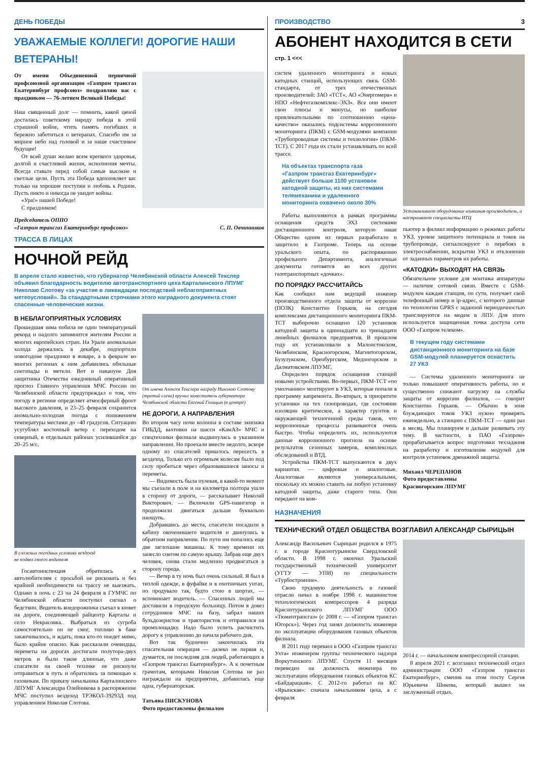ДЕНЬ ПОБЕДЫ
УВАЖАЕМЫЕ КОЛЛЕГИ! ДОРОГИЕ НАШИ ВЕТЕРАНЫ!
От имени Объединенной первичной профсоюзной организации «Газпром трансгаз Екатеринбург профсоюз» поздравляю вас с праздником — 76-летием Великой Победы!
Наш священный долг — помнить, какой ценой досталась советскому народу победа в этой страшной войне, чтить память погибших и бережно заботиться о ветеранах. Спасибо им за мирное небо над головой и за наше счастливое будущее!
От всей души желаю всем крепкого здоровья, долгой и счастливой жизни, исполнения мечты. Всегда ставьте перед собой самые высокие и светлые цели. Пусть эта Победа вдохновляет вас только на хорошие поступки и любовь к Родине. Пусть никто и никогда не увидит войны.
«Ура!» нашей Победе!
С праздником!
Председатель ОППО
«Газпром трансгаз Екатеринбург профсоюз» С. П. Овчинников
ТРАССА В ЛИЦАХ
НОЧНОЙ РЕЙД
В апреле стало известно, что губернатор Челябинской области Алексей Текслер объявил благодарность водителю автотранспортного цеха Карталинского ЛПУМГ Николаю Слотову «за участие в ликвидации последствий неблагоприятных метеоусловий». За стандартными строчками этого наградного документа стоят спасенные человеческие жизни.
В НЕБЛАГОПРИЯТНЫХ УСЛОВИЯХ
Прошедшая зима побила не один температурный рекорд и надолго запомнится жителям России и многих европейских стран. На Урале аномальные холода держались в декабре, подпортили новогодние праздники в январе, а в феврале во многих регионах к ним добавились обильные снегопады и метели. Вот и накануне Дня защитника Отечества ежедневный оперативный прогноз Главного управления МЧС России по Челябинской области предупреждал о том, что погоду в регионе определяет атмосферный фронт высокого давления, и 23–25 февраля сохранится аномально-холодная погода с понижением температуры местами до –40 градусов. Ситуацию усугублял восточный ветер с переходом на северный, в отдельных районах усилившийся до 20–25 м/с.
В сложных погодных условиях вездеход
не подвел своего водителя
Госавтоинспекция обратилась к автолюбителям с просьбой не рисковать и без крайней необходимости на трассу не выезжать. Однако в ночь с 23 на 24 февраля в ГУМЧС по Челябинской области поступил сигнал о бедствии. Водитель внедорожника съехал в кювет на дороге, соединяющей райцентр Карталы и село Некрасовка. Выбраться из сугроба самостоятельно он не смог, топливо в баке заканчивалось, и ждать, пока кто-то поедет мимо, было крайне опасно. Как рассказали очевидцы, переметы на дорогах достигали полутора-двух метров и были такие длинные, что даже спасатели на своей технике не рискнули отправиться в путь и обратились за помощью к газовикам. По приказу начальника Карталинского ЛПУМГ Александра Олейникова в распоряжение МЧС поступил вездеход ТРЭКОЛ-39293Д под управлением Николая Слотова.
От имени Алексея Текслера награду Николаю Слотову (третий слева) вручил заместитель губернатора Челябинской области Евгений Голицын (в центре)
НЕ ДОРОГИ, А НАПРАВЛЕНИЯ
Во втором часу ночи колонна в составе экипажа ГИБДД, вахтовки на шасси «КамАЗ» МЧС и спецтехники филиала выдвинулась в указанном направлении. Но проехали вместе недолго, вскоре одному из спасателей пришлось пересесть в вездеход. Только его огромным колесам было под силу пробиться через образовавшиеся заносы и переметы.
— Видимость была нулевая, в какой-то момент мы съехали в поле и на километра полтора ушли в сторону от дороги, — рассказывает Николай Викторович. — Включили GPS-навигатор и продолжили двигаться дальше буквально наощупь.
Добравшись до места, спасатели посадили в кабину окоченевшего водителя и двинулись в обратном направлении. По пути им попались еще две заглохшие машины. К тому времени их занесло снегом по самую крышу. Забрав еще двух человек, снова стали медленно продвигаться в сторону города.
— Ветер в ту ночь был очень сильный. Я был в теплой одежде, в фуфайке и в охотничьих унтах, но продувало так, будто стою в шортах, — вспоминает водитель. — Спасенных людей мы доставили в городскую больницу. Потом я довез сотрудников МЧС на базу, забрал наших бульдозеристов и трактористов и отправился на промплощадку. Надо было успеть расчистить дорогу к управлению до начала рабочего дня.
Вот так буднично закончилась эта спасательная операция — далеко не первая и, думается, не последняя для людей, работающих в «Газпром трансгаз Екатеринбург». А к почетным грамотам, которыми Николая Слотова не раз награждали на предприятии, добавилась еще одна, губернаторская.
Татьяна ПИСКУНОВА
Фото предоставлены филиалом
ПРОИЗВОДСТВО 3
АБОНЕНТ НАХОДИТСЯ В СЕТИ
стр. 1 <<<
систем удаленного мониторинга и новых катодных станций, использующих связь GSM-стандарта, от трех отечественных производителей: ЗАО «ТСТ», АО «Энергомера» и НПО «Нефтегазкомплекс-ЭХЗ». Все они имеют свои плюсы и минусы, но наиболее привлекательными по соотношению «цена-качество» оказались подсистемы коррозионного мониторинга (ПКМ) с GSM-модулями компании «Трубопроводные системы и технологии» (ПКМ-ТСТ). С 2017 года их стали устанавливать по всей трассе.
На объектах транспорта газа «Газпром трансгаз Екатеринбург» действует больше 1100 установок катодной защиты, из них системами телемеханики и удаленного мониторинга охвачено около 30%
Работы выполняются в рамках программы оснащения средств ЭХЗ системами дистанционного контроля, которую наше Общество одним из первых разработало и защитило в Газпроме. Теперь на основе уральского опыта, по распоряжению профильного Департамента, аналогичные документы готовятся во всех других газотранспортных «дочках».
ПО ПОРЯДКУ РАССЧИТАЙСЬ
Как сообщил нам ведущий инженер производственного отдела защиты от коррозии (ПОЗК) Константин Горьков, на сегодня комплексами дистанционного мониторинга ПКМ-ТСТ выборочно оснащено 120 установок катодной защиты в одиннадцати из тринадцати линейных филиалов предприятия. В прошлом году их устанавливали в Малоистокском, Челябинском, Красногорском, Магнитогорском, Бузулукском, Оренбургском, Медногорском и Далматовском ЛПУМГ.
Определен порядок оснащения станций новыми устройствами. Во-первых, ПКМ-ТСТ «по умолчанию» монтируют в УКЗ, которые попали в программу капремонта. Во-вторых, в приоритете установки на тех газопроводах, где состояние изоляции критическое, а характер грунтов и окружающей техногенной среды таков, что коррозионные процессы развиваются очень быстро. Чтобы определить их, используются данные коррозионного прогноза на основе результатов сезонных замеров, комплексных обследований и ВТД.
Устройства ПКМ-ТСТ выпускаются в двух вариантах — цифровые и аналоговые. Аналоговые являются универсальными, поскольку их можно ставить на любую установку катодной защиты, даже старого типа. Они передают на ком-
Устанавливает оборудование компания-производитель, а настраивают специалисты ИТЦ
пьютер в филиал информацию о режимах работы УКЗ, уровне защитного потенциала и токов на трубопроводе, сигнализируют о перебоях в электроснабжении, вскрытии УКЗ и отклонении от заданных параметров их работы.
«КАТОДКИ» ВЫХОДЯТ НА СВЯЗЬ
Обязательное условие для монтажа аппаратуры — наличие сотовой связи. Вместе с GSM-модулем каждая станция, по сути, получает свой телефонный номер и ip-адрес, с которого данные по технологии GPRS с заданной периодичностью транслируются на модем в ЛПУ. Для этого используется защищенная точка доступа сети ООО «Газпром телеком».
В текущем году системами дистанционного мониторинга на базе GSM-модулей планируется оснастить 27 УКЗ
— Системы удаленного мониторинга не только повышают оперативность работы, но и существенно снижают нагрузку на службы защиты от коррозии филиалов, — говорит Константин Горьков. — Обычно в зоне блуждающих токов УКЗ нужно проверять еженедельно, а станцию с ПКМ-ТСТ — один раз в месяц. Мы планируем и дальше развивать эту тему. В частности, в ПАО «Газпром» прорабатывается вопрос подготовки техзадания на разработку и изготовление модулей для контроля установок дренажной защиты.
Михаил ЧЕРЕПАНОВ
Фото предоставлены
Красногорским ЛПУМГ
НАЗНАЧЕНИЯ
ТЕХНИЧЕСКИЙ ОТДЕЛ ОБЩЕСТВА ВОЗГЛАВИЛ АЛЕКСАНДР СЫРИЦЫН
Александр Васильевич Сырицын родился в 1975 г. в городе Краснотурьинске Свердловской области. В 1998 г. окончил Уральский государственный технический университет (УГТУ — УПИ) по специальности «Турбостроение».
Свою трудовую деятельность в газовой отрасли начал в ноябре 1998 г. машинистом технологических компрессоров 4 разряда Краснотурьинского ЛПУМГ ООО «Тюментрансгаз» (с 2008 г. — «Газпром трансгаз Югорск»). Через год занял должность инженера по эксплуатации оборудования газовых объектов филиала.
В 2011 году перешел в ООО «Газпром трансгаз Ухта» инженером группы технического надзора Воркутинского ЛПУМГ. Спустя 11 месяцев переведен на должность инженера по эксплуатации оборудования газовых объектов КС «Байдарацкая». С 2012-го работал на КС «Ярынская»: сначала начальником цеха, а с февраля
2014 г. — начальником компрессорной станции.
8 апреля 2021 г. возглавил технический отдел администрации ООО «Газпром трансгаз Екатеринбург», сменив на этом посту Сергея Юрьевича Шикова, который вышел на заслуженный отдых.